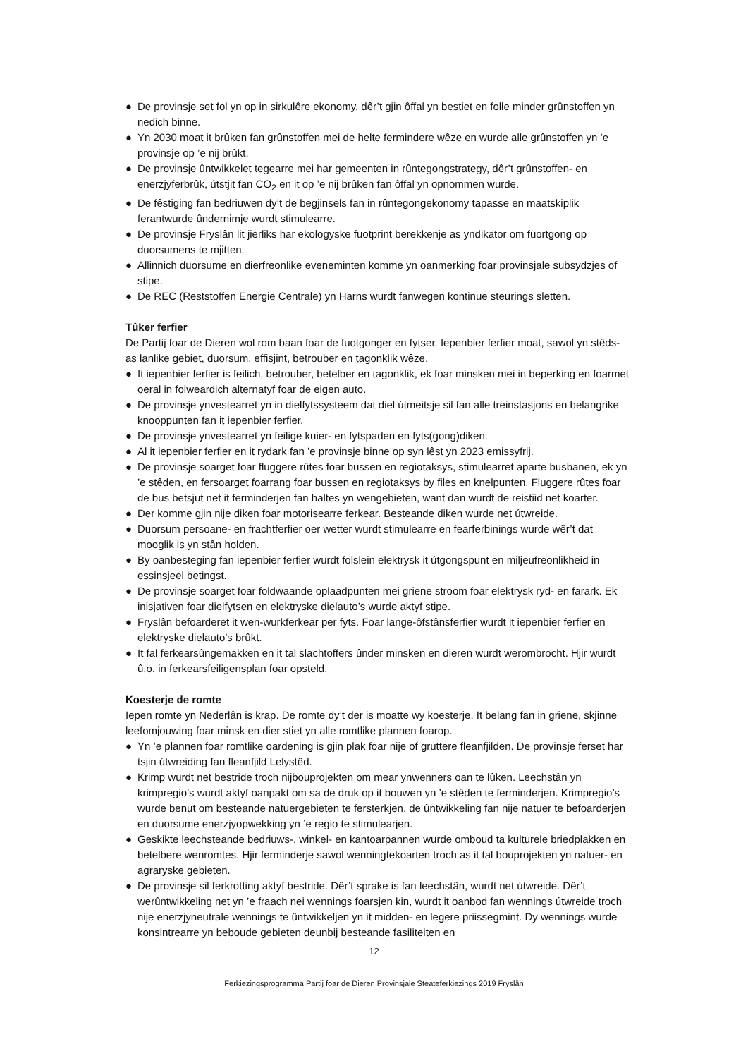● De provinsje set fol yn op in sirkulêre ekonomy, dêr’t gjin ôffal yn bestiet en folle minder grûnstoffen yn nedich binne.
● Yn 2030 moat it brûken fan grûnstoffen mei de helte fermindere wêze en wurde alle grûnstoffen yn ’e provinsje op ’e nij brûkt.
● De provinsje ûntwikkelet tegearre mei har gemeenten in rûntegongstrategy, dêr’t grûnstoffen- en enerzjyferbrûk, útstjit fan CO<sub>2</sub> en it op ’e nij brûken fan ôffal yn opnommen wurde.
● De fêstiging fan bedriuwen dy’t de begjinsels fan in rûntegongekonomy tapasse en maatskiplik ferantwurde ûndernimje wurdt stimulearre.
● De provinsje Fryslân lit jierliks har ekologyske fuotprint berekkenje as yndikator om fuortgong op duorsumens te mjitten.
● Allinnich duorsume en dierfreonlike eveneminten komme yn oanmerking foar provinsjale subsydzjes of stipe.
● De REC (Reststoffen Energie Centrale) yn Harns wurdt fanwegen kontinue steurings sletten.
Tûker ferfier
De Partij foar de Dieren wol rom baan foar de fuotgonger en fytser. Iepenbier ferfier moat, sawol yn stêds- as lanlike gebiet, duorsum, effisjint, betrouber en tagonklik wêze.
● It iepenbier ferfier is feilich, betrouber, betelber en tagonklik, ek foar minsken mei in beperking en foarmet oeral in folweardich alternatyf foar de eigen auto.
● De provinsje ynvestearret yn in dielfytssysteem dat diel útmeitsje sil fan alle treinstasjons en belangrike knooppunten fan it iepenbier ferfier.
● De provinsje ynvestearret yn feilige kuier- en fytspaden en fyts(gong)diken.
● Al it iepenbier ferfier en it rydark fan ’e provinsje binne op syn lêst yn 2023 emissyfrij.
● De provinsje soarget foar fluggere rûtes foar bussen en regiotaksys, stimulearret aparte busbanen, ek yn ’e stêden, en fersoarget foarrang foar bussen en regiotaksys by files en knelpunten. Fluggere rûtes foar de bus betsjut net it ferminderjen fan haltes yn wengebieten, want dan wurdt de reistiid net koarter.
● Der komme gjin nije diken foar motorisearre ferkear. Besteande diken wurde net útwreide.
● Duorsum persoane- en frachtferfier oer wetter wurdt stimulearre en fearferbinings wurde wêr’t dat mooglik is yn stân holden.
● By oanbesteging fan iepenbier ferfier wurdt folslein elektrysk it útgongspunt en miljeufreonlikheid in essinsjeel betingst.
● De provinsje soarget foar foldwaande oplaadpunten mei griene stroom foar elektrysk ryd- en farark. Ek inisjativen foar dielfytsen en elektryske dielauto’s wurde aktyf stipe.
● Fryslân befoarderet it wen-wurkferkear per fyts. Foar lange-ôfstânsferfier wurdt it iepenbier ferfier en elektryske dielauto’s brûkt.
● It fal ferkearsûngemakken en it tal slachtoffers ûnder minsken en dieren wurdt werombrocht. Hjir wurdt û.o. in ferkearsfeiligensplan foar opsteld.
Koesterje de romte
Iepen romte yn Nederlân is krap. De romte dy’t der is moatte wy koesterje. It belang fan in griene, skjinne leefomjouwing foar minsk en dier stiet yn alle romtlike plannen foarop.
● Yn ’e plannen foar romtlike oardening is gjin plak foar nije of gruttere fleanfjilden. De provinsje ferset har tsjin útwreiding fan fleanfjild Lelystêd.
● Krimp wurdt net bestride troch nijbouprojekten om mear ynwenners oan te lûken. Leechstân yn krimpregio’s wurdt aktyf oanpakt om sa de druk op it bouwen yn ’e stêden te ferminderjen. Krimpregio’s wurde benut om besteande natuergebieten te fersterkjen, de ûntwikkeling fan nije natuer te befoarderjen en duorsume enerzjyopwekking yn ’e regio te stimulearjen.
● Geskikte leechsteande bedriuws-, winkel- en kantoarpannen wurde omboud ta kulturele briedplakken en betelbere wenromtes. Hjir ferminderje sawol wenningtekoarten troch as it tal bouprojekten yn natuer- en agraryske gebieten.
● De provinsje sil ferkrotting aktyf bestride. Dêr’t sprake is fan leechstân, wurdt net útwreide. Dêr’t werûntwikkeling net yn ’e fraach nei wennings foarsjen kin, wurdt it oanbod fan wennings útwreide troch nije enerzjyneutrale wennings te ûntwikkeljen yn it midden- en legere priissegmint. Dy wennings wurde konsintrearre yn beboude gebieten deunbij besteande fasiliteiten en
12
Ferkiezingsprogramma Partij foar de Dieren Provinsjale Steateferkiezings 2019 Fryslân